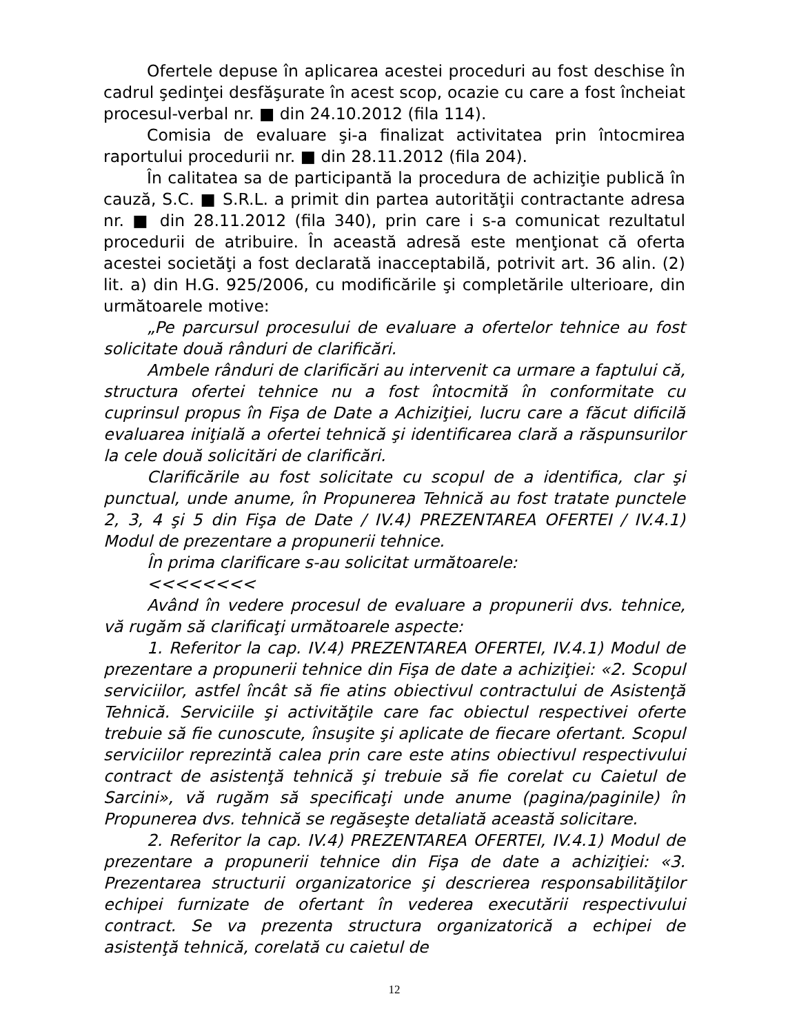Ofertele depuse în aplicarea acestei proceduri au fost deschise în cadrul şedinţei desfăşurate în acest scop, ocazie cu care a fost încheiat procesul-verbal nr. ■ din 24.10.2012 (fila 114).
Comisia de evaluare şi-a finalizat activitatea prin întocmirea raportului procedurii nr. ■ din 28.11.2012 (fila 204).
În calitatea sa de participantă la procedura de achiziţie publică în cauză, S.C. ■ S.R.L. a primit din partea autorităţii contractante adresa nr. ■ din 28.11.2012 (fila 340), prin care i s-a comunicat rezultatul procedurii de atribuire. În această adresă este menţionat că oferta acestei societăţi a fost declarată inacceptabilă, potrivit art. 36 alin. (2) lit. a) din H.G. 925/2006, cu modificările şi completările ulterioare, din următoarele motive:
„Pe parcursul procesului de evaluare a ofertelor tehnice au fost solicitate două rânduri de clarificări.
Ambele rânduri de clarificări au intervenit ca urmare a faptului că, structura ofertei tehnice nu a fost întocmită în conformitate cu cuprinsul propus în Fişa de Date a Achiziţiei, lucru care a făcut dificilă evaluarea iniţială a ofertei tehnică şi identificarea clară a răspunsurilor la cele două solicitări de clarificări.
Clarificările au fost solicitate cu scopul de a identifica, clar şi punctual, unde anume, în Propunerea Tehnică au fost tratate punctele 2, 3, 4 şi 5 din Fişa de Date / IV.4) PREZENTAREA OFERTEI / IV.4.1) Modul de prezentare a propunerii tehnice.
În prima clarificare s-au solicitat următoarele:
<<<<<<<<
Având în vedere procesul de evaluare a propunerii dvs. tehnice, vă rugăm să clarificaţi următoarele aspecte:
1. Referitor la cap. IV.4) PREZENTAREA OFERTEI, IV.4.1) Modul de prezentare a propunerii tehnice din Fişa de date a achiziţiei: «2. Scopul serviciilor, astfel încât să fie atins obiectivul contractului de Asistenţă Tehnică. Serviciile şi activităţile care fac obiectul respectivei oferte trebuie să fie cunoscute, însuşite şi aplicate de fiecare ofertant. Scopul serviciilor reprezintă calea prin care este atins obiectivul respectivului contract de asistenţă tehnică şi trebuie să fie corelat cu Caietul de Sarcini», vă rugăm să specificaţi unde anume (pagina/paginile) în Propunerea dvs. tehnică se regăseşte detaliată această solicitare.
2. Referitor la cap. IV.4) PREZENTAREA OFERTEI, IV.4.1) Modul de prezentare a propunerii tehnice din Fişa de date a achiziţiei: «3. Prezentarea structurii organizatorice şi descrierea responsabilităţilor echipei furnizate de ofertant în vederea executării respectivului contract. Se va prezenta structura organizatorică a echipei de asistenţă tehnică, corelată cu caietul de
12